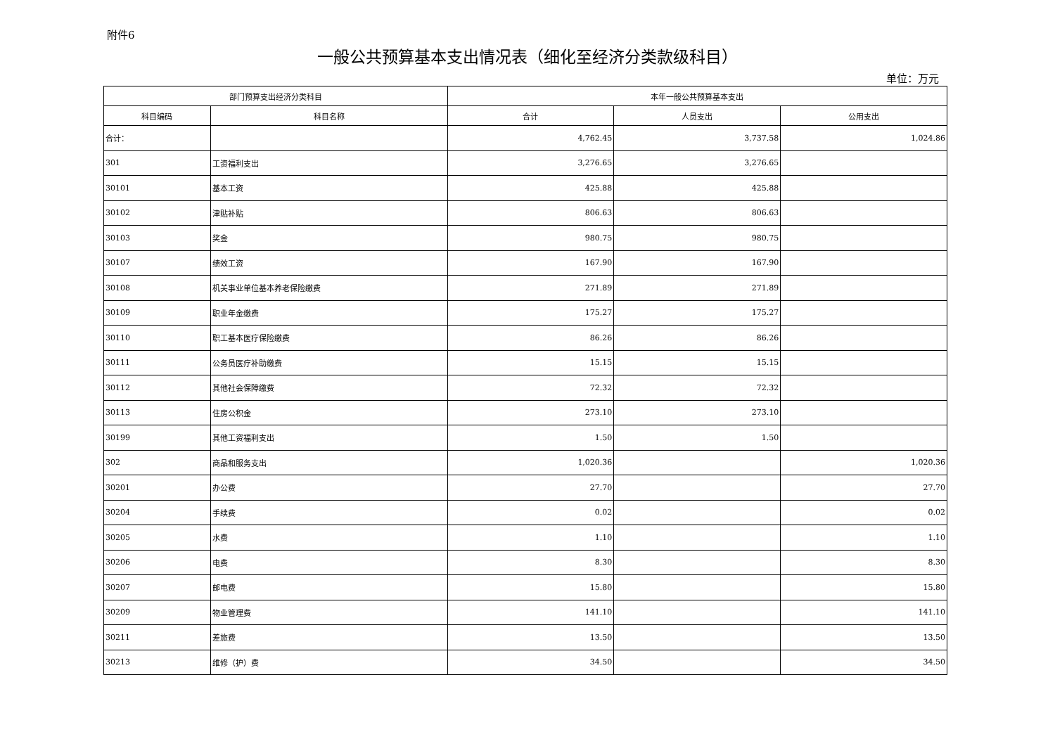附件6
一般公共预算基本支出情况表（细化至经济分类款级科目）
单位：万元
| 部门预算支出经济分类科目 | | 本年一般公共预算基本支出 | | |
| --- | --- | --- | --- | --- |
| 科目编码 | 科目名称 | 合计 | 人员支出 | 公用支出 |
| 合计： | | 4,762.45 | 3,737.58 | 1,024.86 |
| 301 | 工资福利支出 | 3,276.65 | 3,276.65 | |
| 30101 | 基本工资 | 425.88 | 425.88 | |
| 30102 | 津贴补贴 | 806.63 | 806.63 | |
| 30103 | 奖金 | 980.75 | 980.75 | |
| 30107 | 绩效工资 | 167.90 | 167.90 | |
| 30108 | 机关事业单位基本养老保险缴费 | 271.89 | 271.89 | |
| 30109 | 职业年金缴费 | 175.27 | 175.27 | |
| 30110 | 职工基本医疗保险缴费 | 86.26 | 86.26 | |
| 30111 | 公务员医疗补助缴费 | 15.15 | 15.15 | |
| 30112 | 其他社会保障缴费 | 72.32 | 72.32 | |
| 30113 | 住房公积金 | 273.10 | 273.10 | |
| 30199 | 其他工资福利支出 | 1.50 | 1.50 | |
| 302 | 商品和服务支出 | 1,020.36 | | 1,020.36 |
| 30201 | 办公费 | 27.70 | | 27.70 |
| 30204 | 手续费 | 0.02 | | 0.02 |
| 30205 | 水费 | 1.10 | | 1.10 |
| 30206 | 电费 | 8.30 | | 8.30 |
| 30207 | 邮电费 | 15.80 | | 15.80 |
| 30209 | 物业管理费 | 141.10 | | 141.10 |
| 30211 | 差旅费 | 13.50 | | 13.50 |
| 30213 | 维修（护）费 | 34.50 | | 34.50 |